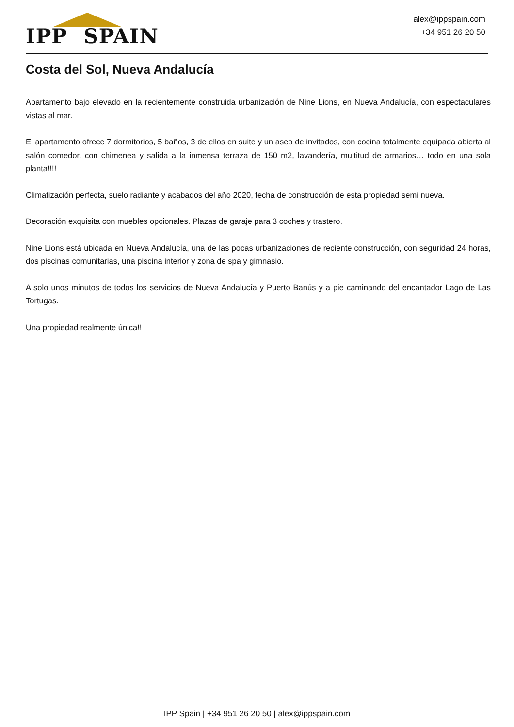IPP SPAIN
alex@ippspain.com
+34 951 26 20 50
Costa del Sol, Nueva Andalucía
Apartamento bajo elevado en la recientemente construida urbanización de Nine Lions, en Nueva Andalucía, con espectaculares vistas al mar.
El apartamento ofrece 7 dormitorios, 5 baños, 3 de ellos en suite y un aseo de invitados, con cocina totalmente equipada abierta al salón comedor, con chimenea y salida a la inmensa terraza de 150 m2, lavandería, multitud de armarios… todo en una sola planta!!!!
Climatización perfecta, suelo radiante y acabados del año 2020, fecha de construcción de esta propiedad semi nueva.
Decoración exquisita con muebles opcionales. Plazas de garaje para 3 coches y trastero.
Nine Lions está ubicada en Nueva Andalucía, una de las pocas urbanizaciones de reciente construcción, con seguridad 24 horas, dos piscinas comunitarias, una piscina interior y zona de spa y gimnasio.
A solo unos minutos de todos los servicios de Nueva Andalucía y Puerto Banús y a pie caminando del encantador Lago de Las Tortugas.
Una propiedad realmente única!!
IPP Spain | +34 951 26 20 50 | alex@ippspain.com